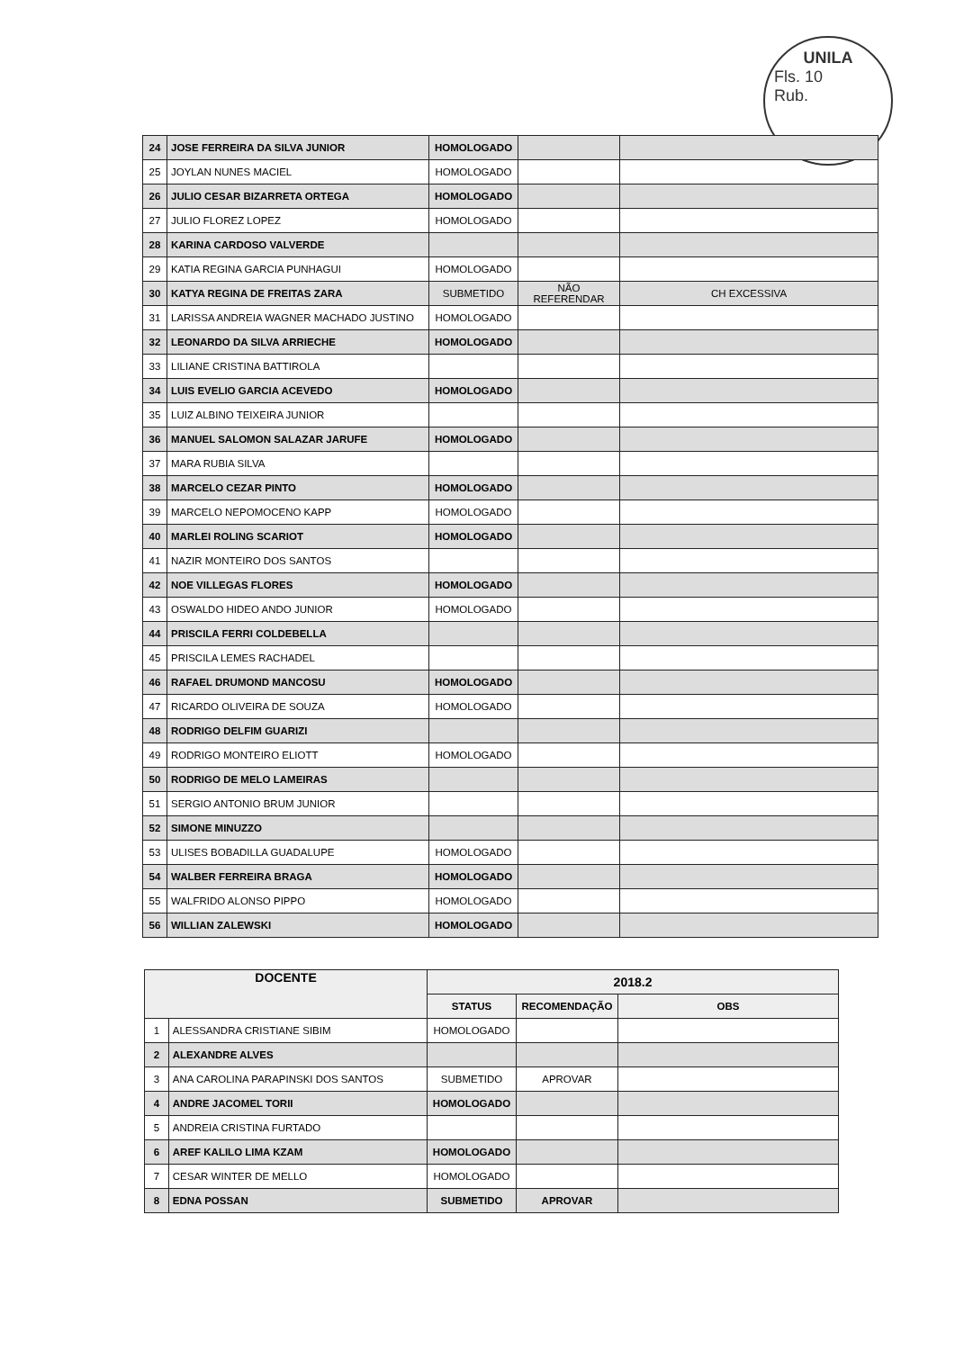UNILA
Fls. 10
Rub.
| 24 | JOSE FERREIRA DA SILVA JUNIOR | HOMOLOGADO | | |
| 25 | JOYLAN NUNES MACIEL | HOMOLOGADO | | |
| 26 | JULIO CESAR BIZARRETA ORTEGA | HOMOLOGADO | | |
| 27 | JULIO FLOREZ LOPEZ | HOMOLOGADO | | |
| 28 | KARINA CARDOSO VALVERDE | | | |
| 29 | KATIA REGINA GARCIA PUNHAGUI | HOMOLOGADO | | |
| 30 | KATYA REGINA DE FREITAS ZARA | SUBMETIDO | NÃO REFERENDAR | CH EXCESSIVA |
| 31 | LARISSA ANDREIA WAGNER MACHADO JUSTINO | HOMOLOGADO | | |
| 32 | LEONARDO DA SILVA ARRIECHE | HOMOLOGADO | | |
| 33 | LILIANE CRISTINA BATTIROLA | | | |
| 34 | LUIS EVELIO GARCIA ACEVEDO | HOMOLOGADO | | |
| 35 | LUIZ ALBINO TEIXEIRA JUNIOR | | | |
| 36 | MANUEL SALOMON SALAZAR JARUFE | HOMOLOGADO | | |
| 37 | MARA RUBIA SILVA | | | |
| 38 | MARCELO CEZAR PINTO | HOMOLOGADO | | |
| 39 | MARCELO NEPOMOCENO KAPP | HOMOLOGADO | | |
| 40 | MARLEI ROLING SCARIOT | HOMOLOGADO | | |
| 41 | NAZIR MONTEIRO DOS SANTOS | | | |
| 42 | NOE VILLEGAS FLORES | HOMOLOGADO | | |
| 43 | OSWALDO HIDEO ANDO JUNIOR | HOMOLOGADO | | |
| 44 | PRISCILA FERRI COLDEBELLA | | | |
| 45 | PRISCILA LEMES RACHADEL | | | |
| 46 | RAFAEL DRUMOND MANCOSU | HOMOLOGADO | | |
| 47 | RICARDO OLIVEIRA DE SOUZA | HOMOLOGADO | | |
| 48 | RODRIGO DELFIM GUARIZI | | | |
| 49 | RODRIGO MONTEIRO ELIOTT | HOMOLOGADO | | |
| 50 | RODRIGO DE MELO LAMEIRAS | | | |
| 51 | SERGIO ANTONIO BRUM JUNIOR | | | |
| 52 | SIMONE MINUZZO | | | |
| 53 | ULISES BOBADILLA GUADALUPE | HOMOLOGADO | | |
| 54 | WALBER FERREIRA BRAGA | HOMOLOGADO | | |
| 55 | WALFRIDO ALONSO PIPPO | HOMOLOGADO | | |
| 56 | WILLIAN ZALEWSKI | HOMOLOGADO | | |
| DOCENTE | | 2018.2 | | |
| --- | --- | --- | --- | --- |
| | | STATUS | RECOMENDAÇÃO | OBS |
| 1 | ALESSANDRA CRISTIANE SIBIM | HOMOLOGADO | | |
| 2 | ALEXANDRE ALVES | | | |
| 3 | ANA CAROLINA PARAPINSKI DOS SANTOS | SUBMETIDO | APROVAR | |
| 4 | ANDRE JACOMEL TORII | HOMOLOGADO | | |
| 5 | ANDREIA CRISTINA FURTADO | | | |
| 6 | AREF KALILO LIMA KZAM | HOMOLOGADO | | |
| 7 | CESAR WINTER DE MELLO | HOMOLOGADO | | |
| 8 | EDNA POSSAN | SUBMETIDO | APROVAR | |